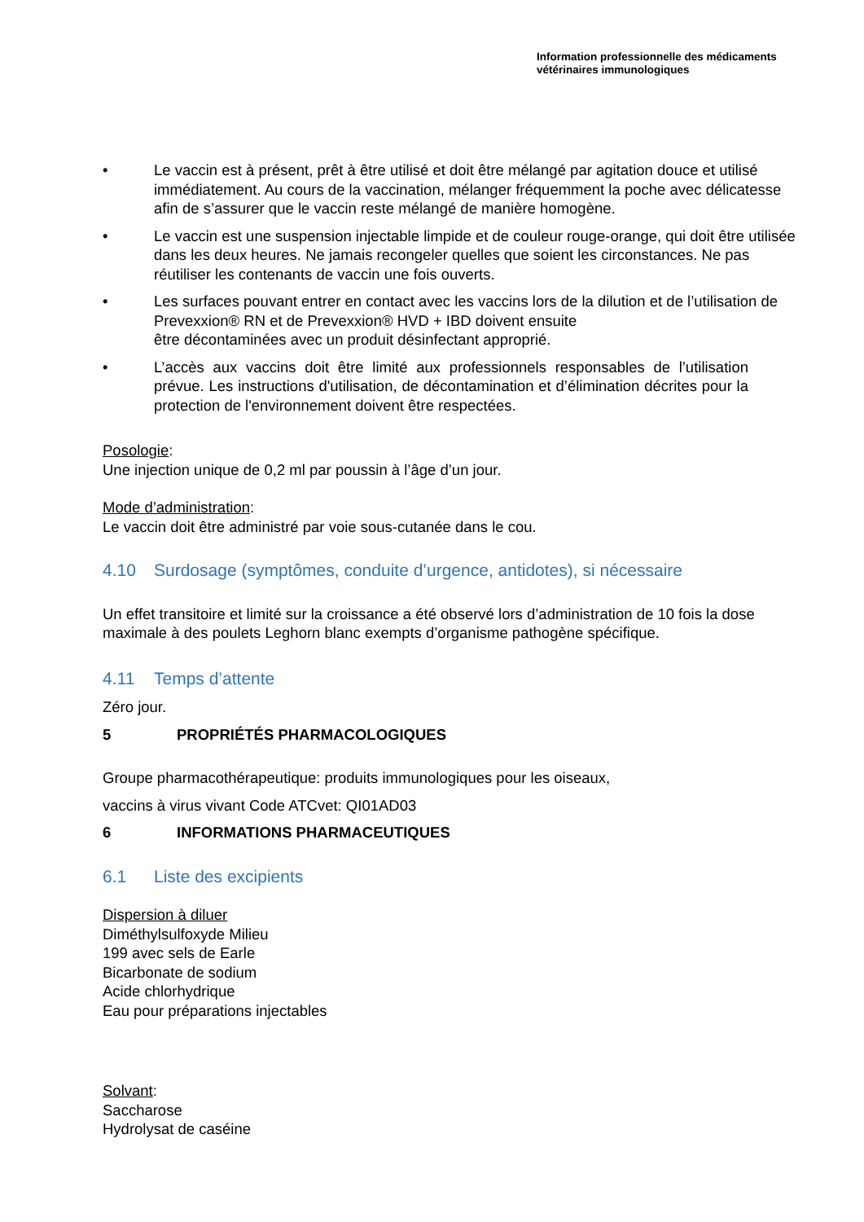Information professionnelle des médicaments
vétérinaires immunologiques
• Le vaccin est à présent, prêt à être utilisé et doit être mélangé par agitation douce et utilisé immédiatement. Au cours de la vaccination, mélanger fréquemment la poche avec délicatesse afin de s’assurer que le vaccin reste mélangé de manière homogène.
• Le vaccin est une suspension injectable limpide et de couleur rouge-orange, qui doit être utilisée dans les deux heures. Ne jamais recongeler quelles que soient les circonstances. Ne pas réutiliser les contenants de vaccin une fois ouverts.
• Les surfaces pouvant entrer en contact avec les vaccins lors de la dilution et de l’utilisation de Prevexxion® RN et de Prevexxion® HVD + IBD doivent ensuite
être décontaminées avec un produit désinfectant approprié.
• L’accès aux vaccins doit être limité aux professionnels responsables de l’utilisation prévue. Les instructions d'utilisation, de décontamination et d’élimination décrites pour la protection de l'environnement doivent être respectées.
Posologie:
Une injection unique de 0,2 ml par poussin à l’âge d’un jour.
Mode d’administration:
Le vaccin doit être administré par voie sous-cutanée dans le cou.
4.10 Surdosage (symptômes, conduite d’urgence, antidotes), si nécessaire
Un effet transitoire et limité sur la croissance a été observé lors d’administration de 10 fois la dose maximale à des poulets Leghorn blanc exempts d’organisme pathogène spécifique.
4.11 Temps d’attente
Zéro jour.
5 PROPRIÉTÉS PHARMACOLOGIQUES
Groupe pharmacothérapeutique: produits immunologiques pour les oiseaux,
vaccins à virus vivant Code ATCvet: QI01AD03
6 INFORMATIONS PHARMACEUTIQUES
6.1 Liste des excipients
Dispersion à diluer
Diméthylsulfoxyde Milieu
199 avec sels de Earle
Bicarbonate de sodium
Acide chlorhydrique
Eau pour préparations injectables
Solvant:
Saccharose
Hydrolysat de caséine